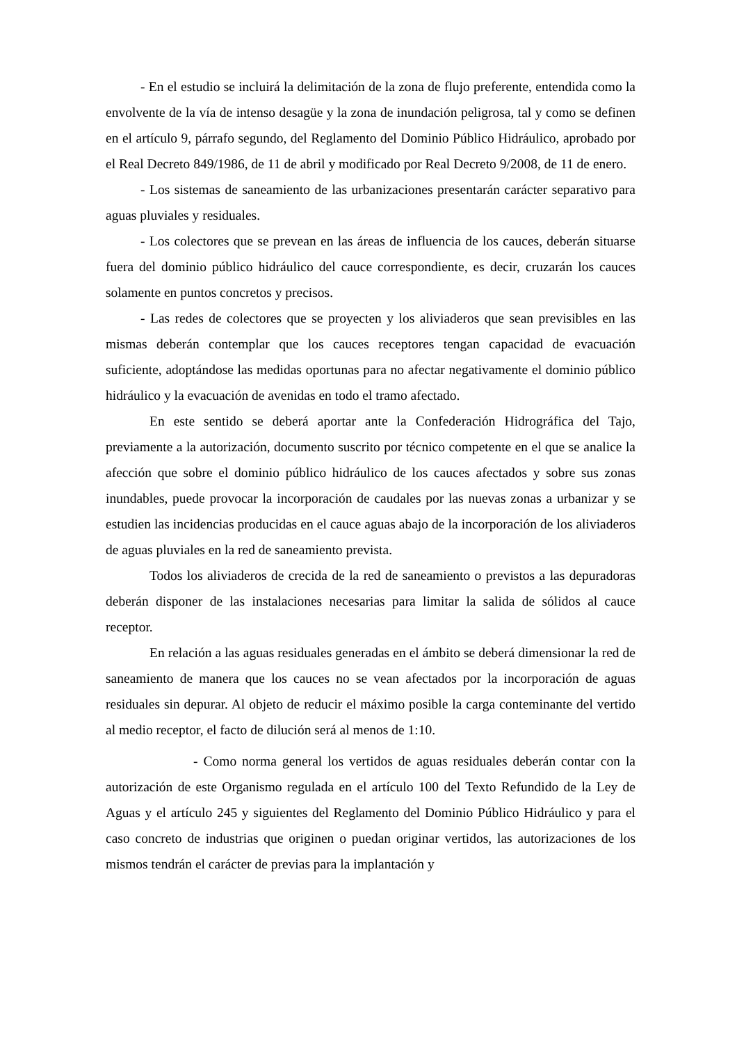- En el estudio se incluirá la delimitación de la zona de flujo preferente, entendida como la envolvente de la vía de intenso desagüe y la zona de inundación peligrosa, tal y como se definen en el artículo 9, párrafo segundo, del Reglamento del Dominio Público Hidráulico, aprobado por el Real Decreto 849/1986, de 11 de abril y modificado por Real Decreto 9/2008, de 11 de enero.
- Los sistemas de saneamiento de las urbanizaciones presentarán carácter separativo para aguas pluviales y residuales.
- Los colectores que se prevean en las áreas de influencia de los cauces, deberán situarse fuera del dominio público hidráulico del cauce correspondiente, es decir, cruzarán los cauces solamente en puntos concretos y precisos.
- Las redes de colectores que se proyecten y los aliviaderos que sean previsibles en las mismas deberán contemplar que los cauces receptores tengan capacidad de evacuación suficiente, adoptándose las medidas oportunas para no afectar negativamente el dominio público hidráulico y la evacuación de avenidas en todo el tramo afectado.
En este sentido se deberá aportar ante la Confederación Hidrográfica del Tajo, previamente a la autorización, documento suscrito por técnico competente en el que se analice la afección que sobre el dominio público hidráulico de los cauces afectados y sobre sus zonas inundables, puede provocar la incorporación de caudales por las nuevas zonas a urbanizar y se estudien las incidencias producidas en el cauce aguas abajo de la incorporación de los aliviaderos de aguas pluviales en la red de saneamiento prevista.
Todos los aliviaderos de crecida de la red de saneamiento o previstos a las depuradoras deberán disponer de las instalaciones necesarias para limitar la salida de sólidos al cauce receptor.
En relación a las aguas residuales generadas en el ámbito se deberá dimensionar la red de saneamiento de manera que los cauces no se vean afectados por la incorporación de aguas residuales sin depurar. Al objeto de reducir el máximo posible la carga conteminante del vertido al medio receptor, el facto de dilución será al menos de 1:10.
- Como norma general los vertidos de aguas residuales deberán contar con la autorización de este Organismo regulada en el artículo 100 del Texto Refundido de la Ley de Aguas y el artículo 245 y siguientes del Reglamento del Dominio Público Hidráulico y para el caso concreto de industrias que originen o puedan originar vertidos, las autorizaciones de los mismos tendrán el carácter de previas para la implantación y